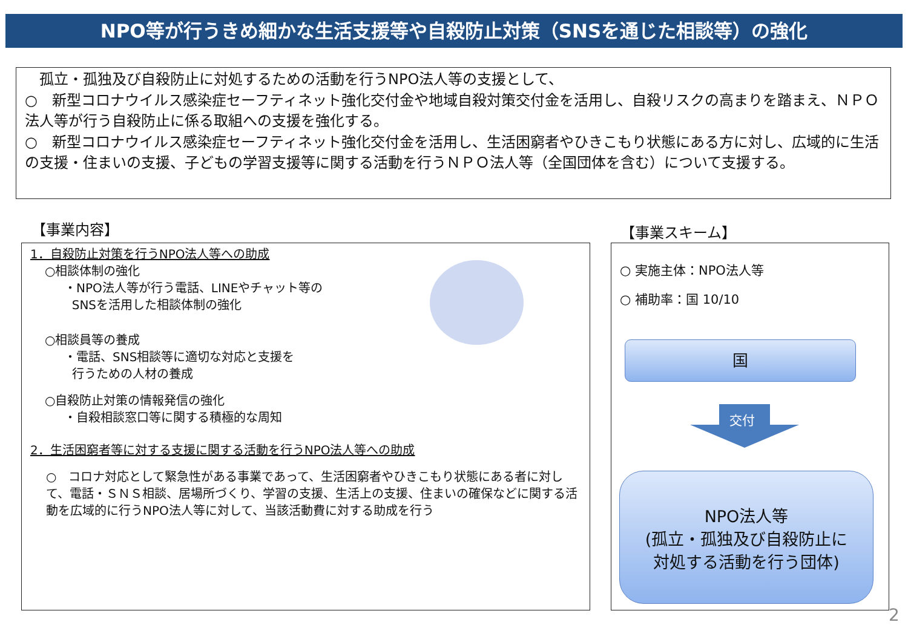NPO等が行うきめ細かな生活支援等や自殺防止対策（SNSを通じた相談等）の強化
　孤立・孤独及び自殺防止に対処するための活動を行うNPO法人等の支援として、
○　新型コロナウイルス感染症セーフティネット強化交付金や地域自殺対策交付金を活用し、自殺リスクの高まりを踏まえ、ＮＰＯ法人等が行う自殺防止に係る取組への支援を強化する。
○　新型コロナウイルス感染症セーフティネット強化交付金を活用し、生活困窮者やひきこもり状態にある方に対し、広域的に生活の支援・住まいの支援、子どもの学習支援等に関する活動を行うＮＰＯ法人等（全国団体を含む）について支援する。
【事業内容】 【事業スキーム】
1．自殺防止対策を行うNPO法人等への助成
○相談体制の強化
・NPO法人等が行う電話、LINEやチャット等の
SNSを活用した相談体制の強化
○相談員等の養成
・電話、SNS相談等に適切な対応と支援を
行うための人材の養成
○自殺防止対策の情報発信の強化
・自殺相談窓口等に関する積極的な周知
2．生活困窮者等に対する支援に関する活動を行うNPO法人等への助成
○　コロナ対応として緊急性がある事業であって、生活困窮者やひきこもり状態にある者に対して、電話・ＳＮＳ相談、居場所づくり、学習の支援、生活上の支援、住まいの確保などに関する活動を広域的に行うNPO法人等に対して、当該活動費に対する助成を行う
○ 実施主体：NPO法人等
○ 補助率：国 10/10
国
交付
NPO法人等
(孤立・孤独及び自殺防止に
対処する活動を行う団体)
2